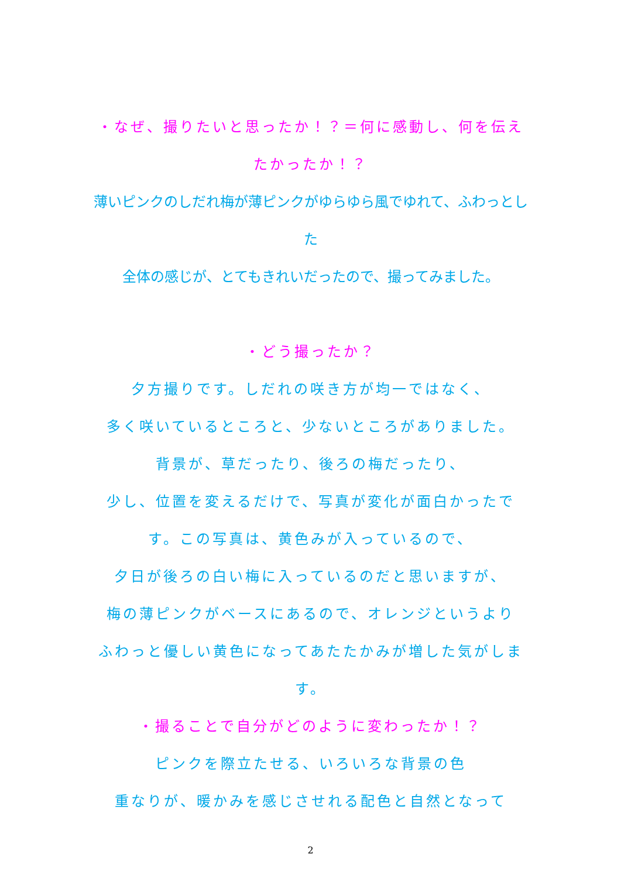・なぜ、撮りたいと思ったか！？＝何に感動し、何を伝え
たかったか！？
薄いピンクのしだれ梅が薄ピンクがゆらゆら風でゆれて、ふわっとした
全体の感じが、とてもきれいだったので、撮ってみました。
・どう撮ったか？
夕方撮りです。しだれの咲き方が均一ではなく、
多く咲いているところと、少ないところがありました。
背景が、草だったり、後ろの梅だったり、
少し、位置を変えるだけで、写真が変化が面白かったで
す。この写真は、黄色みが入っているので、
夕日が後ろの白い梅に入っているのだと思いますが、
梅の薄ピンクがベースにあるので、オレンジというより
ふわっと優しい黄色になってあたたかみが増した気がしま
す。
・撮ることで自分がどのように変わったか！？
ピンクを際立たせる、いろいろな背景の色
重なりが、暖かみを感じさせれる配色と自然となって
2